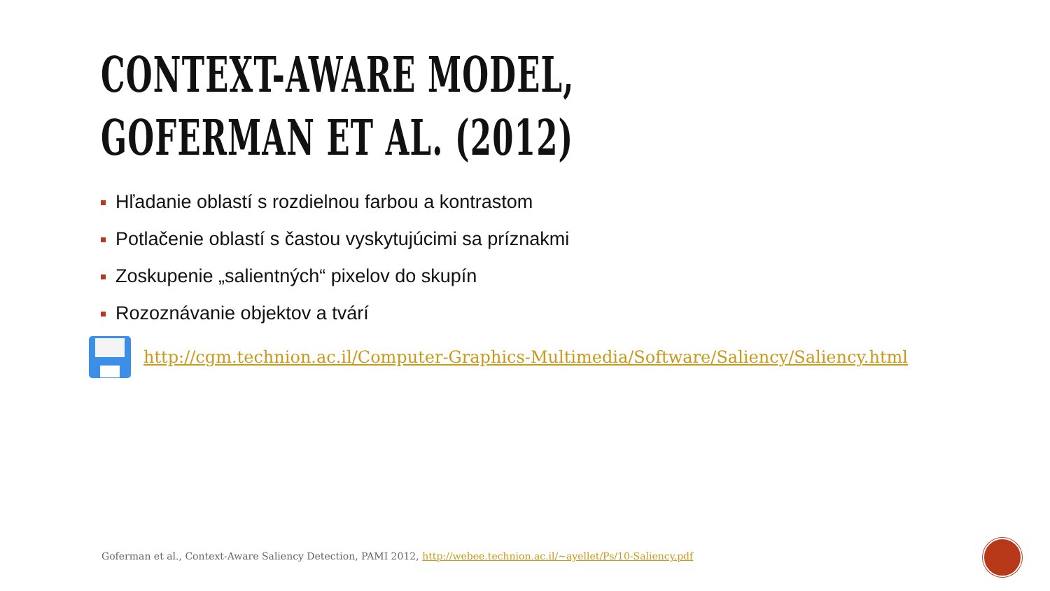CONTEXT-AWARE MODEL,
GOFERMAN ET AL. (2012)
Hľadanie oblastí s rozdielnou farbou a kontrastom
Potlačenie oblastí s častou vyskytujúcimi sa príznakmi
Zoskupenie „salientných“ pixelov do skupín
Rozoznávanie objektov a tvárí
http://cgm.technion.ac.il/Computer-Graphics-Multimedia/Software/Saliency/Saliency.html
Goferman et al., Context-Aware Saliency Detection, PAMI 2012, http://webee.technion.ac.il/~ayellet/Ps/10-Saliency.pdf